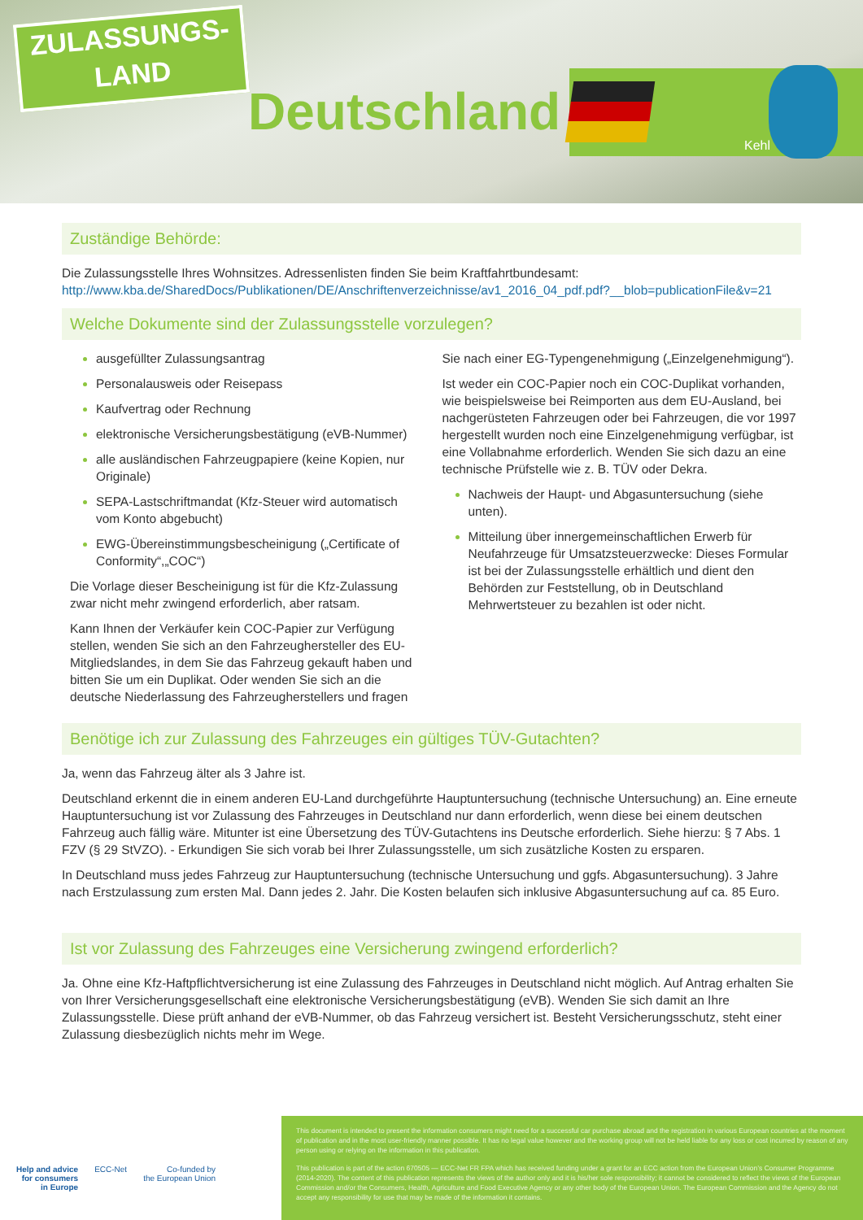ZULASSUNGS-
LAND
Deutschland
Kehl
Zuständige Behörde:
Die Zulassungsstelle Ihres Wohnsitzes. Adressenlisten finden Sie beim Kraftfahrtbundesamt: http://www.kba.de/SharedDocs/Publikationen/DE/Anschriftenverzeichnisse/av1_2016_04_pdf.pdf?__blob=publicationFile&v=21
Welche Dokumente sind der Zulassungsstelle vorzulegen?
ausgefüllter Zulassungsantrag
Personalausweis oder Reisepass
Kaufvertrag oder Rechnung
elektronische Versicherungsbestätigung (eVB-Nummer)
alle ausländischen Fahrzeugpapiere (keine Kopien, nur Originale)
SEPA-Lastschriftmandat (Kfz-Steuer wird automatisch vom Konto abgebucht)
EWG-Übereinstimmungsbescheinigung („Certificate of Conformity“,„COC“)
Die Vorlage dieser Bescheinigung ist für die Kfz-Zulassung zwar nicht mehr zwingend erforderlich, aber ratsam.
Kann Ihnen der Verkäufer kein COC-Papier zur Verfügung stellen, wenden Sie sich an den Fahrzeughersteller des EU-Mitgliedslandes, in dem Sie das Fahrzeug gekauft haben und bitten Sie um ein Duplikat. Oder wenden Sie sich an die deutsche Niederlassung des Fahrzeugherstellers und fragen
Sie nach einer EG-Typengenehmigung („Einzelgenehmigung“).
Ist weder ein COC-Papier noch ein COC-Duplikat vorhanden, wie beispielsweise bei Reimporten aus dem EU-Ausland, bei nachgerüsteten Fahrzeugen oder bei Fahrzeugen, die vor 1997 hergestellt wurden noch eine Einzelgenehmigung verfügbar, ist eine Vollabnahme erforderlich. Wenden Sie sich dazu an eine technische Prüfstelle wie z. B. TÜV oder Dekra.
Nachweis der Haupt- und Abgasuntersuchung (siehe unten).
Mitteilung über innergemeinschaftlichen Erwerb für Neufahrzeuge für Umsatzsteuerzwecke: Dieses Formular ist bei der Zulassungsstelle erhältlich und dient den Behörden zur Feststellung, ob in Deutschland Mehrwertsteuer zu bezahlen ist oder nicht.
Benötige ich zur Zulassung des Fahrzeuges ein gültiges TÜV-Gutachten?
Ja, wenn das Fahrzeug älter als 3 Jahre ist.
Deutschland erkennt die in einem anderen EU-Land durchgeführte Hauptuntersuchung (technische Untersuchung) an. Eine erneute Hauptuntersuchung ist vor Zulassung des Fahrzeuges in Deutschland nur dann erforderlich, wenn diese bei einem deutschen Fahrzeug auch fällig wäre. Mitunter ist eine Übersetzung des TÜV-Gutachtens ins Deutsche erforderlich. Siehe hierzu: § 7 Abs. 1 FZV (§ 29 StVZO). - Erkundigen Sie sich vorab bei Ihrer Zulassungsstelle, um sich zusätzliche Kosten zu ersparen.
In Deutschland muss jedes Fahrzeug zur Hauptuntersuchung (technische Untersuchung und ggfs. Abgasuntersuchung). 3 Jahre nach Erstzulassung zum ersten Mal. Dann jedes 2. Jahr. Die Kosten belaufen sich inklusive Abgasuntersuchung auf ca. 85 Euro.
Ist vor Zulassung des Fahrzeuges eine Versicherung zwingend erforderlich?
Ja. Ohne eine Kfz-Haftpflichtversicherung ist eine Zulassung des Fahrzeuges in Deutschland nicht möglich. Auf Antrag erhalten Sie von Ihrer Versicherungsgesellschaft eine elektronische Versicherungsbestätigung (eVB). Wenden Sie sich damit an Ihre Zulassungsstelle. Diese prüft anhand der eVB-Nummer, ob das Fahrzeug versichert ist. Besteht Versicherungsschutz, steht einer Zulassung diesbezüglich nichts mehr im Wege.
Help and advice
for consumers
in Europe
ECC-Net Co-funded by
the European Union
This document is intended to present the information consumers might need for a successful car purchase abroad and the registration in various European countries at the moment of publication and in the most user-friendly manner possible. It has no legal value however and the working group will not be held liable for any loss or cost incurred by reason of any person using or relying on the information in this publication.
This publication is part of the action 670505 — ECC-Net FR FPA which has received funding under a grant for an ECC action from the European Union’s Consumer Programme (2014-2020). The content of this publication represents the views of the author only and it is his/her sole responsibility; it cannot be considered to reflect the views of the European Commission and/or the Consumers, Health, Agriculture and Food Executive Agency or any other body of the European Union. The European Commission and the Agency do not accept any responsibility for use that may be made of the information it contains.